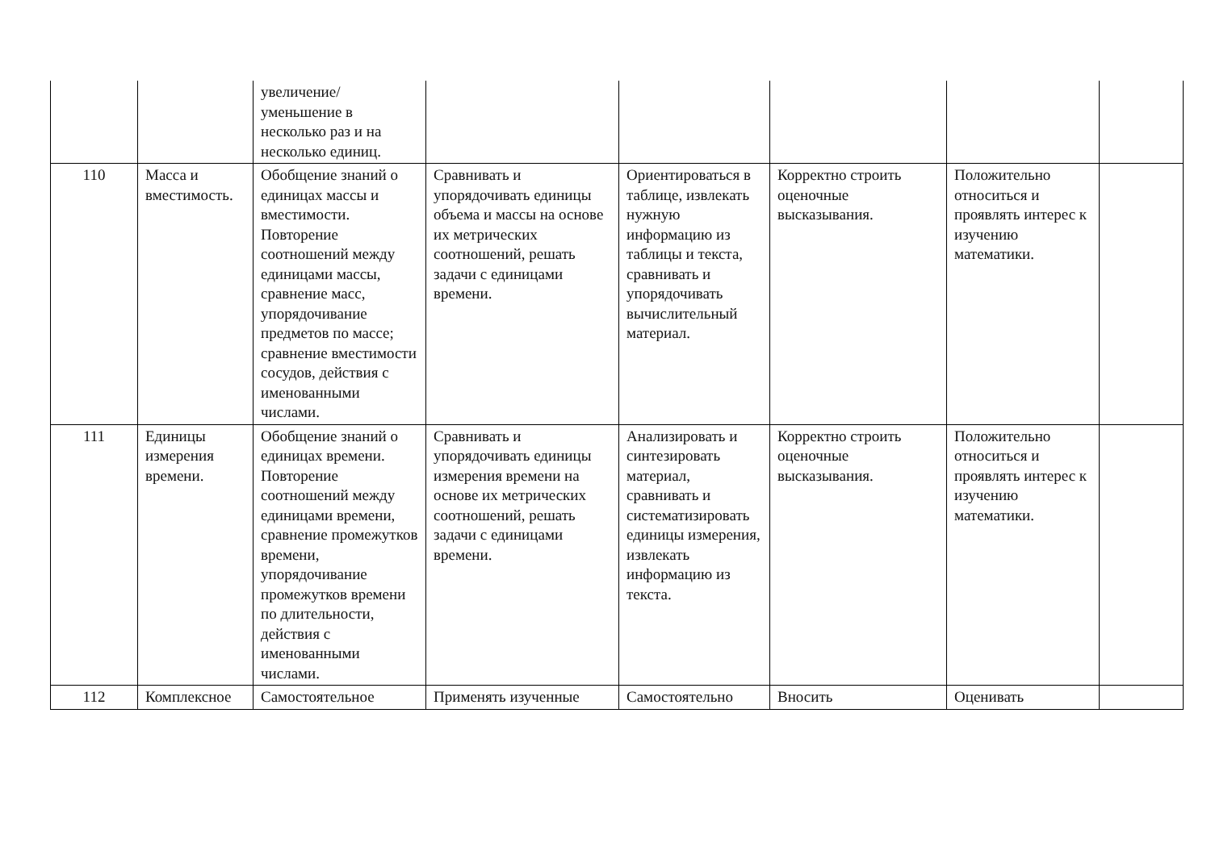| | | увеличение/уменьшение в несколько раз и на несколько единиц. | | | | | |
| 110 | Масса и вместимость. | Обобщение знаний о единицах массы и вместимости. Повторение соотношений между единицами массы, сравнение масс, упорядочивание предметов по массе; сравнение вместимости сосудов, действия с именованными числами. | Сравнивать и упорядочивать единицы объема и массы на основе их метрических соотношений, решать задачи с единицами времени. | Ориентироваться в таблице, извлекать нужную информацию из таблицы и текста, сравнивать и упорядочивать вычислительный материал. | Корректно строить оценочные высказывания. | Положительно относиться и проявлять интерес к изучению математики. | |
| 111 | Единицы измерения времени. | Обобщение знаний о единицах времени. Повторение соотношений между единицами времени, сравнение промежутков времени, упорядочивание промежутков времени по длительности, действия с именованными числами. | Сравнивать и упорядочивать единицы измерения времени на основе их метрических соотношений, решать задачи с единицами времени. | Анализировать и синтезировать материал, сравнивать и систематизировать единицы измерения, извлекать информацию из текста. | Корректно строить оценочные высказывания. | Положительно относиться и проявлять интерес к изучению математики. | |
| 112 | Комплексное | Самостоятельное | Применять изученные | Самостоятельно | Вносить | Оценивать | |